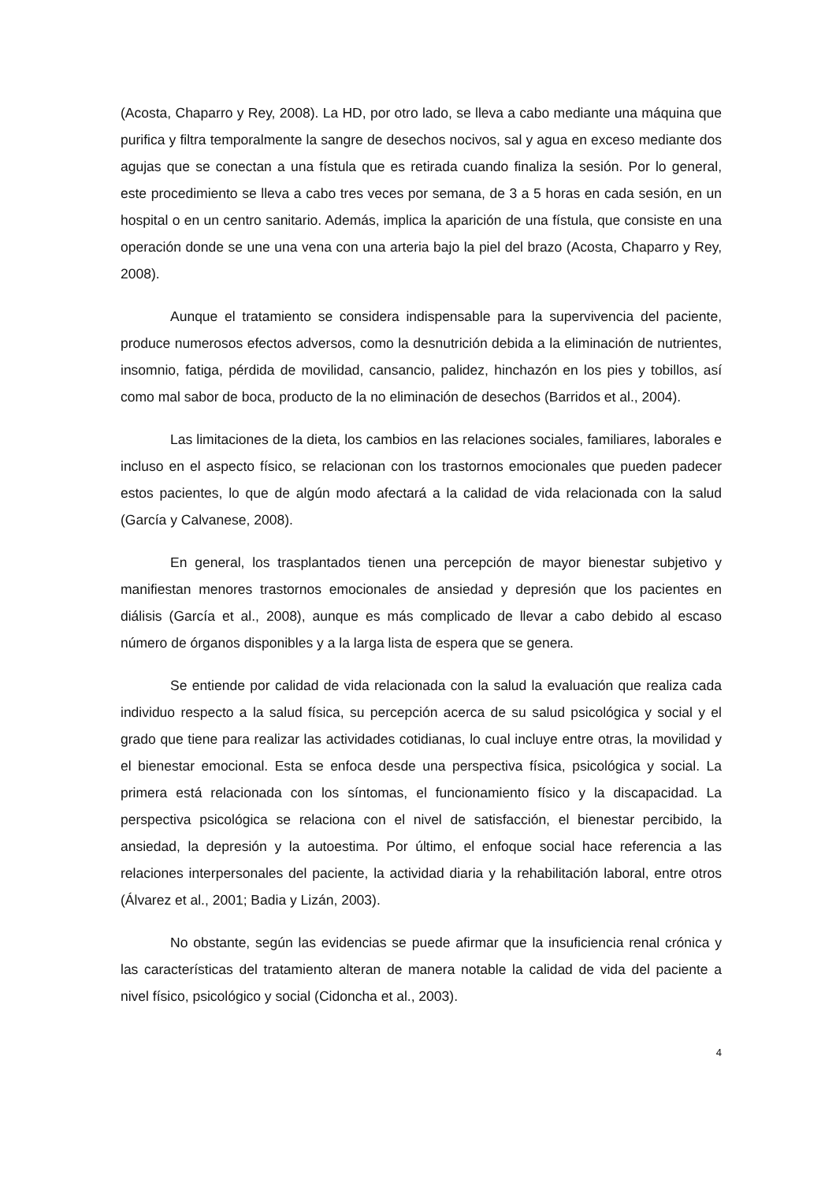(Acosta, Chaparro y Rey, 2008). La HD, por otro lado, se lleva a cabo mediante una máquina que purifica y filtra temporalmente la sangre de desechos nocivos, sal y agua en exceso mediante dos agujas que se conectan a una fístula que es retirada cuando finaliza la sesión. Por lo general, este procedimiento se lleva a cabo tres veces por semana, de 3 a 5 horas en cada sesión, en un hospital o en un centro sanitario. Además, implica la aparición de una fístula, que consiste en una operación donde se une una vena con una arteria bajo la piel del brazo (Acosta, Chaparro y Rey, 2008).
Aunque el tratamiento se considera indispensable para la supervivencia del paciente, produce numerosos efectos adversos, como la desnutrición debida a la eliminación de nutrientes, insomnio, fatiga, pérdida de movilidad, cansancio, palidez, hinchazón en los pies y tobillos, así como mal sabor de boca, producto de la no eliminación de desechos (Barridos et al., 2004).
Las limitaciones de la dieta, los cambios en las relaciones sociales, familiares, laborales e incluso en el aspecto físico, se relacionan con los trastornos emocionales que pueden padecer estos pacientes, lo que de algún modo afectará a la calidad de vida relacionada con la salud (García y Calvanese, 2008).
En general, los trasplantados tienen una percepción de mayor bienestar subjetivo y manifiestan menores trastornos emocionales de ansiedad y depresión que los pacientes en diálisis (García et al., 2008), aunque es más complicado de llevar a cabo debido al escaso número de órganos disponibles y a la larga lista de espera que se genera.
Se entiende por calidad de vida relacionada con la salud la evaluación que realiza cada individuo respecto a la salud física, su percepción acerca de su salud psicológica y social y el grado que tiene para realizar las actividades cotidianas, lo cual incluye entre otras, la movilidad y el bienestar emocional. Esta se enfoca desde una perspectiva física, psicológica y social. La primera está relacionada con los síntomas, el funcionamiento físico y la discapacidad. La perspectiva psicológica se relaciona con el nivel de satisfacción, el bienestar percibido, la ansiedad, la depresión y la autoestima. Por último, el enfoque social hace referencia a las relaciones interpersonales del paciente, la actividad diaria y la rehabilitación laboral, entre otros (Álvarez et al., 2001; Badia y Lizán, 2003).
No obstante, según las evidencias se puede afirmar que la insuficiencia renal crónica y las características del tratamiento alteran de manera notable la calidad de vida del paciente a nivel físico, psicológico y social (Cidoncha et al., 2003).
4